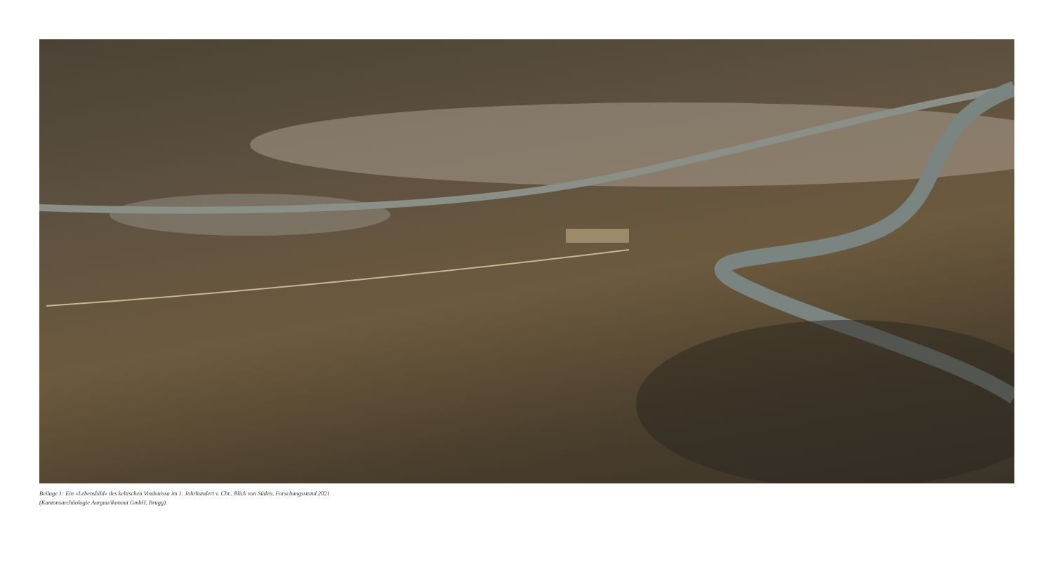Beilage 1: Ein «Lebensbild» des keltischen Vindonissa im 1. Jahrhundert v. Chr., Blick von Süden, Forschungsstand 2021
(Kantonsarchäologie Aargau/ikonaut GmbH, Brugg).